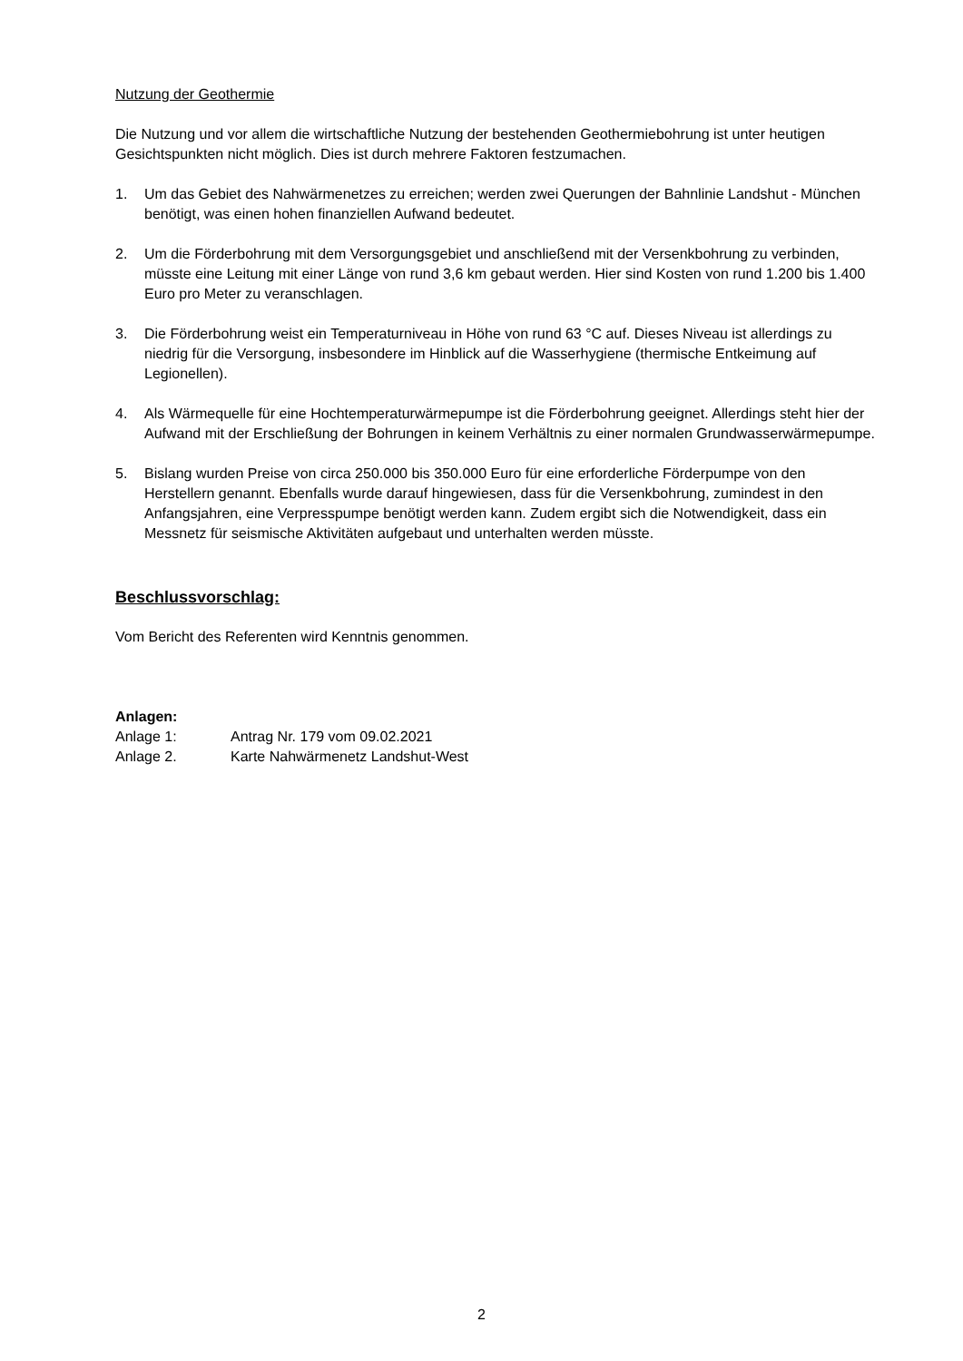Nutzung der Geothermie
Die Nutzung und vor allem die wirtschaftliche Nutzung der bestehenden Geothermiebohrung ist unter heutigen Gesichtspunkten nicht möglich. Dies ist durch mehrere Faktoren festzumachen.
1. Um das Gebiet des Nahwärmenetzes zu erreichen; werden zwei Querungen der Bahnlinie Landshut - München benötigt, was einen hohen finanziellen Aufwand bedeutet.
2. Um die Förderbohrung mit dem Versorgungsgebiet und anschließend mit der Versenkbohrung zu verbinden, müsste eine Leitung mit einer Länge von rund 3,6 km gebaut werden. Hier sind Kosten von rund 1.200 bis 1.400 Euro pro Meter zu veranschlagen.
3. Die Förderbohrung weist ein Temperaturniveau in Höhe von rund 63 °C auf. Dieses Niveau ist allerdings zu niedrig für die Versorgung, insbesondere im Hinblick auf die Wasserhygiene (thermische Entkeimung auf Legionellen).
4. Als Wärmequelle für eine Hochtemperaturwärmepumpe ist die Förderbohrung geeignet. Allerdings steht hier der Aufwand mit der Erschließung der Bohrungen in keinem Verhältnis zu einer normalen Grundwasserwärmepumpe.
5. Bislang wurden Preise von circa 250.000 bis 350.000 Euro für eine erforderliche Förderpumpe von den Herstellern genannt. Ebenfalls wurde darauf hingewiesen, dass für die Versenkbohrung, zumindest in den Anfangsjahren, eine Verpresspumpe benötigt werden kann. Zudem ergibt sich die Notwendigkeit, dass ein Messnetz für seismische Aktivitäten aufgebaut und unterhalten werden müsste.
Beschlussvorschlag:
Vom Bericht des Referenten wird Kenntnis genommen.
Anlagen:
Anlage 1: Antrag Nr. 179 vom 09.02.2021
Anlage 2. Karte Nahwärmenetz Landshut-West
2